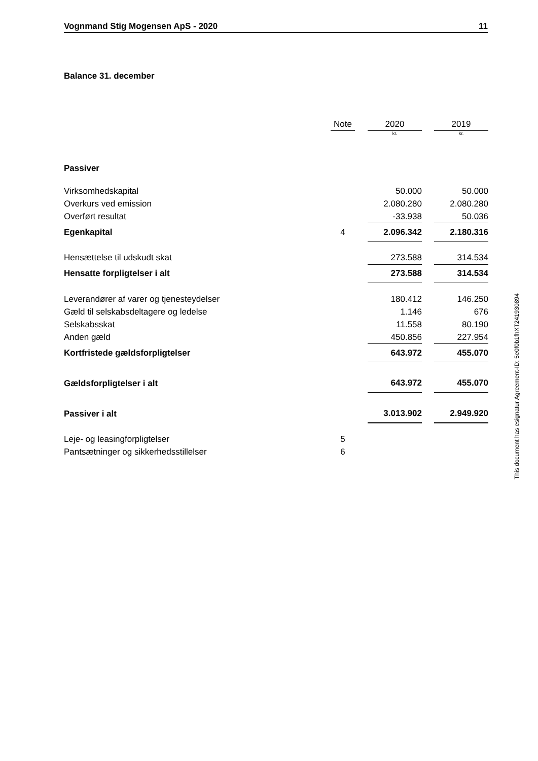Vognmand Stig Mogensen ApS - 2020 11
Balance 31. december
| | Note | | 2020 | | 2019 |
| --- | --- | --- | --- | --- | --- |
| | | | kr. | | kr. |
| Passiver | | | | | |
| Virksomhedskapital | | | 50.000 | | 50.000 |
| Overkurs ved emission | | | 2.080.280 | | 2.080.280 |
| Overført resultat | | | -33.938 | | 50.036 |
| Egenkapital | 4 | | 2.096.342 | | 2.180.316 |
| Hensættelse til udskudt skat | | | 273.588 | | 314.534 |
| Hensatte forpligtelser i alt | | | 273.588 | | 314.534 |
| Leverandører af varer og tjenesteydelser | | | 180.412 | | 146.250 |
| Gæld til selskabsdeltagere og ledelse | | | 1.146 | | 676 |
| Selskabsskat | | | 11.558 | | 80.190 |
| Anden gæld | | | 450.856 | | 227.954 |
| Kortfristede gældsforpligtelser | | | 643.972 | | 455.070 |
| Gældsforpligtelser i alt | | | 643.972 | | 455.070 |
| Passiver i alt | | | 3.013.902 | | 2.949.920 |
| Leje- og leasingforpligtelser | 5 | | | | |
| Pantsætninger og sikkerhedsstillelser | 6 | | | | |
This document has esignatur Agreement-ID: 5e0f0b1fhXT241930894